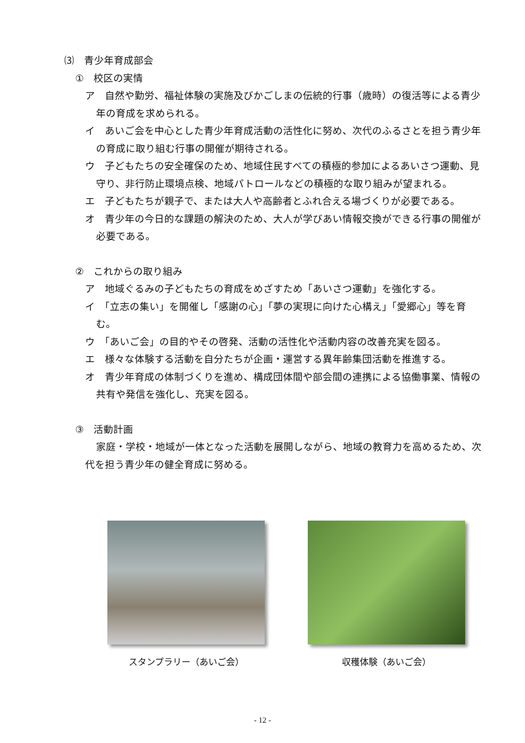⑶　青少年育成部会
①　校区の実情
ア　自然や勤労、福祉体験の実施及びかごしまの伝統的行事（歳時）の復活等による青少年の育成を求められる。
イ　あいご会を中心とした青少年育成活動の活性化に努め、次代のふるさとを担う青少年の育成に取り組む行事の開催が期待される。
ウ　子どもたちの安全確保のため、地域住民すべての積極的参加によるあいさつ運動、見守り、非行防止環境点検、地域パトロールなどの積極的な取り組みが望まれる。
エ　子どもたちが親子で、または大人や高齢者とふれ合える場づくりが必要である。
オ　青少年の今日的な課題の解決のため、大人が学びあい情報交換ができる行事の開催が必要である。
②　これからの取り組み
ア　地域ぐるみの子どもたちの育成をめざすため「あいさつ運動」を強化する。
イ　「立志の集い」を開催し「感謝の心」「夢の実現に向けた心構え」「愛郷心」等を育む。
ウ　「あいご会」の目的やその啓発、活動の活性化や活動内容の改善充実を図る。
エ　様々な体験する活動を自分たちが企画・運営する異年齢集団活動を推進する。
オ　青少年育成の体制づくりを進め、構成団体間や部会間の連携による協働事業、情報の共有や発信を強化し、充実を図る。
③　活動計画
家庭・学校・地域が一体となった活動を展開しながら、地域の教育力を高めるため、次代を担う青少年の健全育成に努める。
スタンプラリー（あいご会） 収穫体験（あいご会）
- 12 -